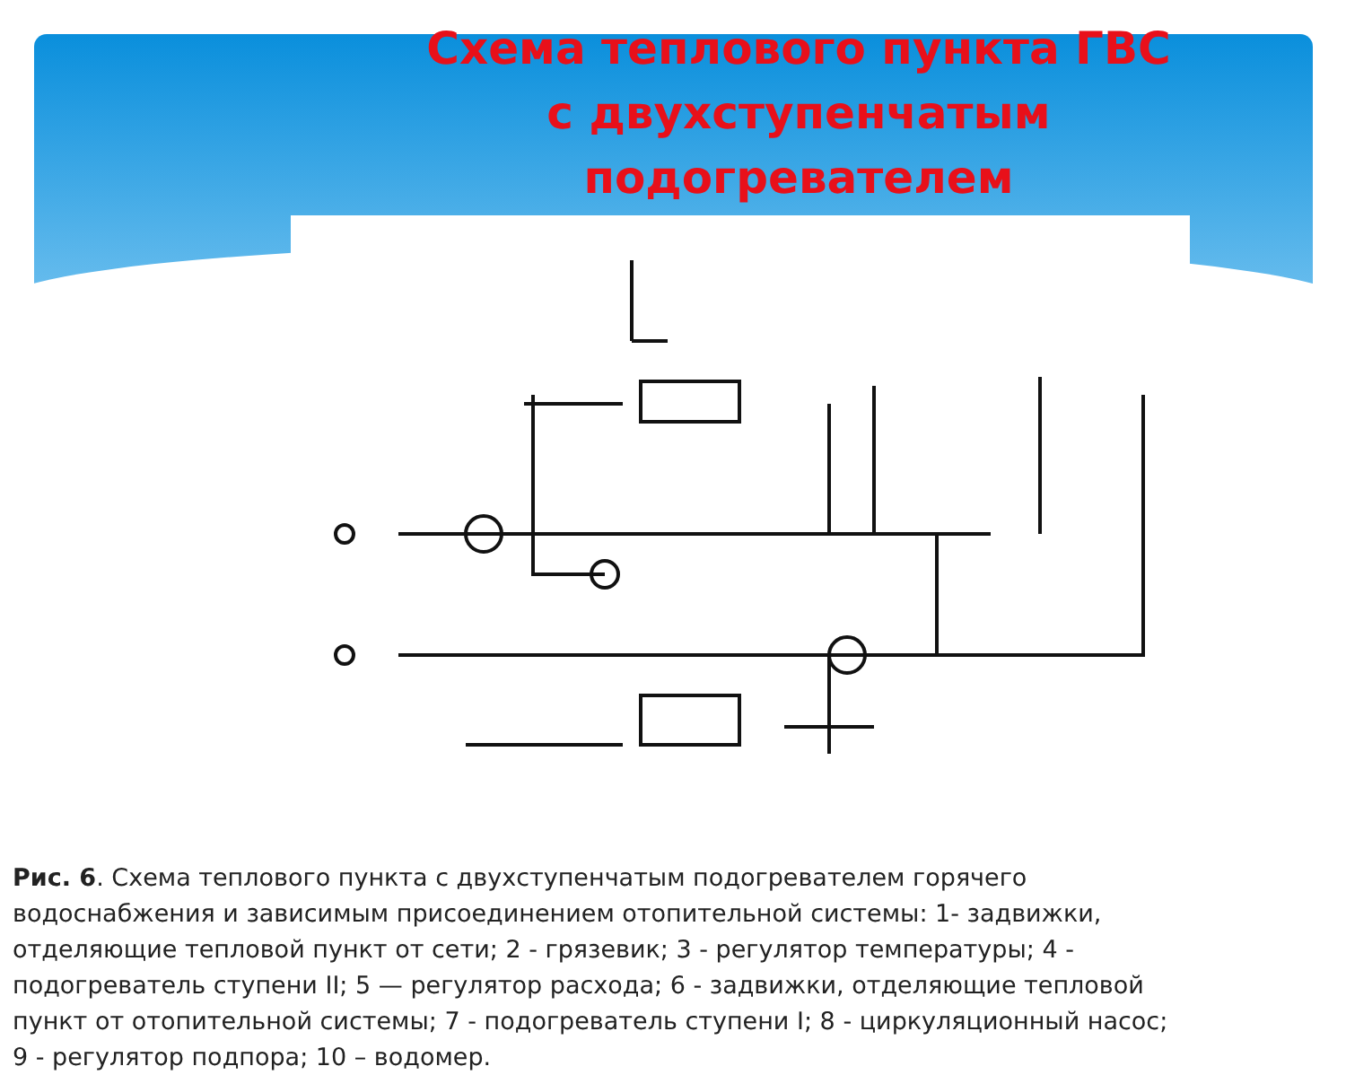Схема теплового пункта ГВС
с двухступенчатым подогревателем
Рис. 6. Схема теплового пункта с двухступенчатым подогревателем горячего водоснабжения и зависимым присоединением отопительной системы: 1- задвижки, отделяющие тепловой пункт от сети; 2 - грязевик; 3 - регулятор температуры; 4 - подогреватель ступени II; 5 — регулятор расхода; 6 - задвижки, отделяющие тепловой пункт от отопительной системы; 7 - подогреватель ступени I; 8 - циркуляционный насос; 9 - регулятор подпора; 10 – водомер.